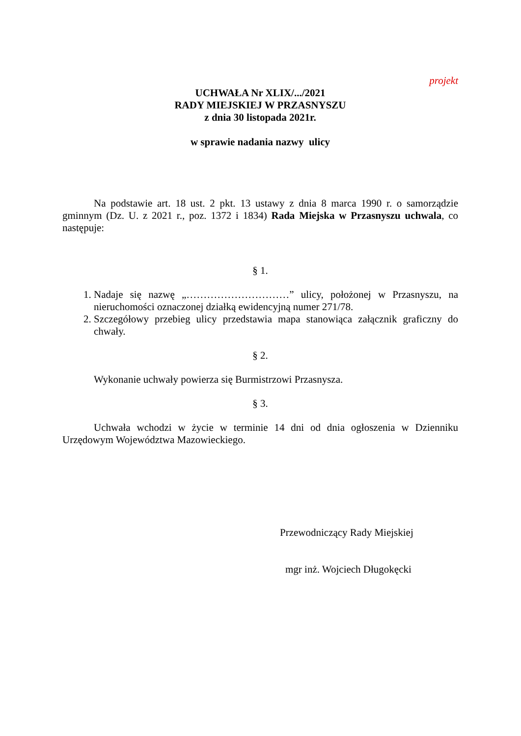projekt
UCHWAŁA Nr XLIX/.../2021
RADY MIEJSKIEJ W PRZASNYSZU
z dnia 30 listopada 2021r.
w sprawie nadania nazwy ulicy
Na podstawie art. 18 ust. 2 pkt. 13 ustawy z dnia 8 marca 1990 r. o samorządzie gminnym (Dz. U. z 2021 r., poz. 1372 i 1834) Rada Miejska w Przasnyszu uchwala, co następuje:
§ 1.
1. Nadaje się nazwę „…………………………” ulicy, położonej w Przasnyszu, na nieruchomości oznaczonej działką ewidencyjną numer 271/78.
2. Szczegółowy przebieg ulicy przedstawia mapa stanowiąca załącznik graficzny do chwały.
§ 2.
Wykonanie uchwały powierza się Burmistrzowi Przasnysza.
§ 3.
Uchwała wchodzi w życie w terminie 14 dni od dnia ogłoszenia w Dzienniku Urzędowym Województwa Mazowieckiego.
Przewodniczący Rady Miejskiej
mgr inż. Wojciech Długokęcki